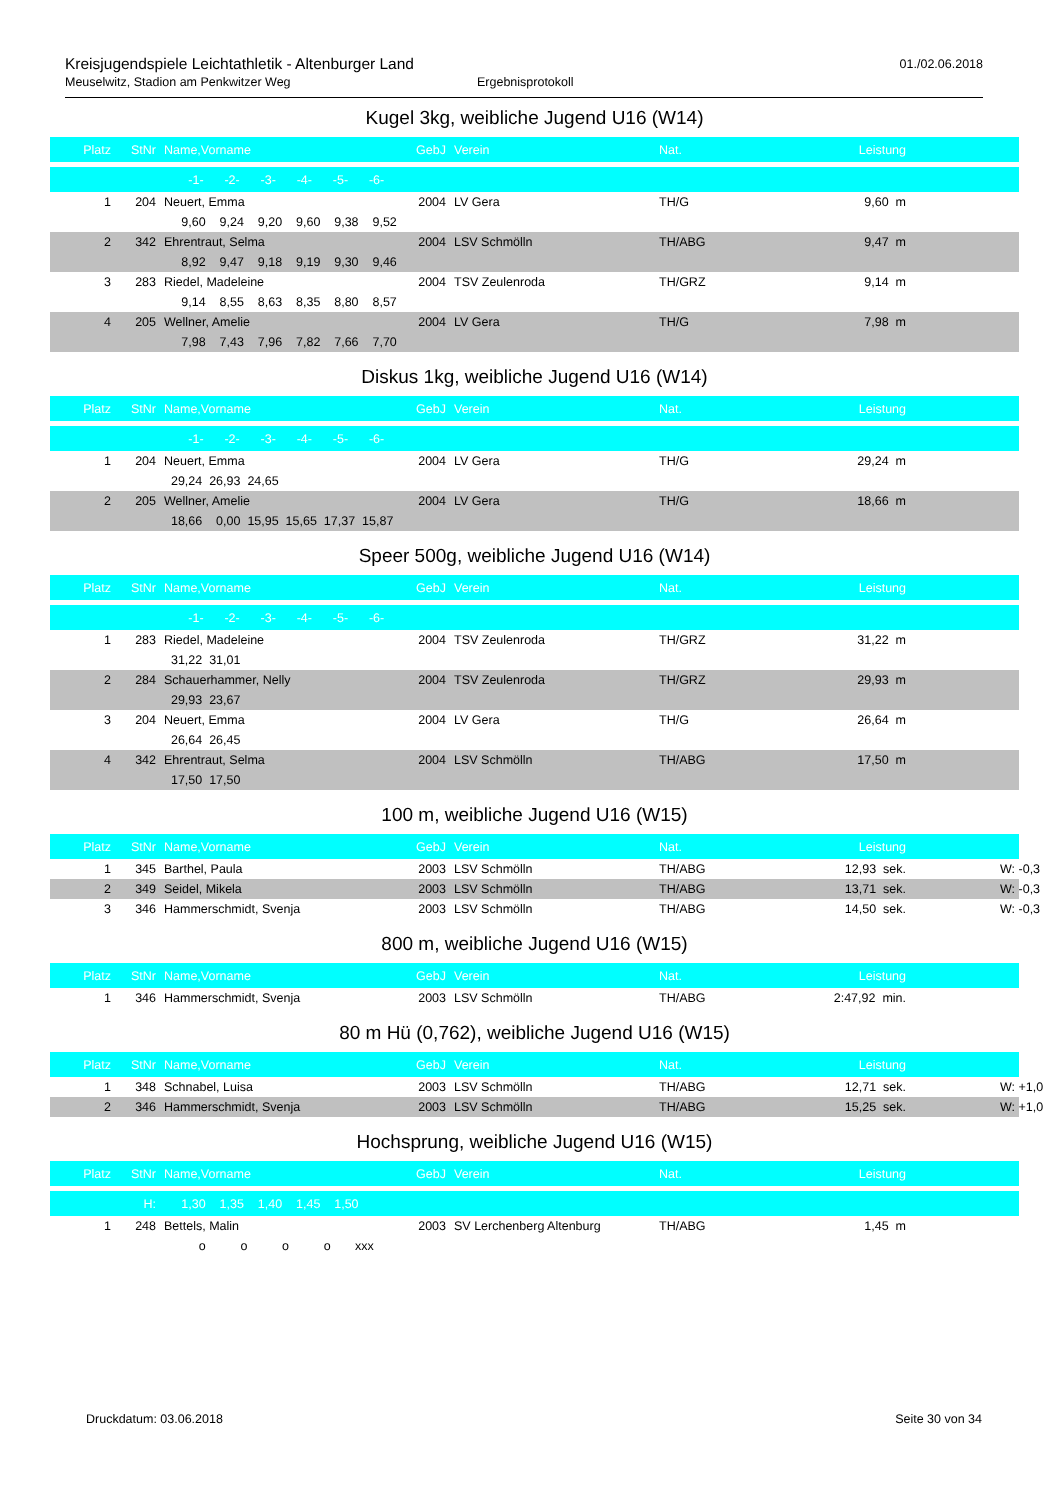Kreisjugendspiele Leichtathletik - Altenburger Land
01./02.06.2018
Meuselwitz, Stadion am Penkwitzer Weg Ergebnisprotokoll
Kugel 3kg, weibliche Jugend U16 (W14)
| Platz | StNr | Name,Vorname | GebJ | Verein | Nat. | Leistung | |
| | | -1- -2- -3- -4- -5- -6- | | | | | |
| 1 | 204 | Neuert, Emma | 2004 | LV Gera | TH/G | 9,60 m | |
| | | 9,60 9,24 9,20 9,60 9,38 9,52 | | | | | |
| 2 | 342 | Ehrentraut, Selma | 2004 | LSV Schmölln | TH/ABG | 9,47 m | |
| | | 8,92 9,47 9,18 9,19 9,30 9,46 | | | | | |
| 3 | 283 | Riedel, Madeleine | 2004 | TSV Zeulenroda | TH/GRZ | 9,14 m | |
| | | 9,14 8,55 8,63 8,35 8,80 8,57 | | | | | |
| 4 | 205 | Wellner, Amelie | 2004 | LV Gera | TH/G | 7,98 m | |
| | | 7,98 7,43 7,96 7,82 7,66 7,70 | | | | | |
Diskus 1kg, weibliche Jugend U16 (W14)
| Platz | StNr | Name,Vorname | GebJ | Verein | Nat. | Leistung | |
| | | -1- -2- -3- -4- -5- -6- | | | | | |
| 1 | 204 | Neuert, Emma | 2004 | LV Gera | TH/G | 29,24 m | |
| | | 29,24 26,93 24,65 | | | | | |
| 2 | 205 | Wellner, Amelie | 2004 | LV Gera | TH/G | 18,66 m | |
| | | 18,66 0,00 15,95 15,65 17,37 15,87 | | | | | |
Speer 500g, weibliche Jugend U16 (W14)
| Platz | StNr | Name,Vorname | GebJ | Verein | Nat. | Leistung | |
| | | -1- -2- -3- -4- -5- -6- | | | | | |
| 1 | 283 | Riedel, Madeleine | 2004 | TSV Zeulenroda | TH/GRZ | 31,22 m | |
| | | 31,22 31,01 | | | | | |
| 2 | 284 | Schauerhammer, Nelly | 2004 | TSV Zeulenroda | TH/GRZ | 29,93 m | |
| | | 29,93 23,67 | | | | | |
| 3 | 204 | Neuert, Emma | 2004 | LV Gera | TH/G | 26,64 m | |
| | | 26,64 26,45 | | | | | |
| 4 | 342 | Ehrentraut, Selma | 2004 | LSV Schmölln | TH/ABG | 17,50 m | |
| | | 17,50 17,50 | | | | | |
100 m, weibliche Jugend U16 (W15)
| Platz | StNr | Name,Vorname | GebJ | Verein | Nat. | Leistung | |
| 1 | 345 | Barthel, Paula | 2003 | LSV Schmölln | TH/ABG | 12,93 sek. | W: -0,3 |
| 2 | 349 | Seidel, Mikela | 2003 | LSV Schmölln | TH/ABG | 13,71 sek. | W: -0,3 |
| 3 | 346 | Hammerschmidt, Svenja | 2003 | LSV Schmölln | TH/ABG | 14,50 sek. | W: -0,3 |
800 m, weibliche Jugend U16 (W15)
| Platz | StNr | Name,Vorname | GebJ | Verein | Nat. | Leistung | |
| 1 | 346 | Hammerschmidt, Svenja | 2003 | LSV Schmölln | TH/ABG | 2:47,92 min. | |
80 m Hü (0,762), weibliche Jugend U16 (W15)
| Platz | StNr | Name,Vorname | GebJ | Verein | Nat. | Leistung | |
| 1 | 348 | Schnabel, Luisa | 2003 | LSV Schmölln | TH/ABG | 12,71 sek. | W: +1,0 |
| 2 | 346 | Hammerschmidt, Svenja | 2003 | LSV Schmölln | TH/ABG | 15,25 sek. | W: +1,0 |
Hochsprung, weibliche Jugend U16 (W15)
| Platz | StNr | Name,Vorname | GebJ | Verein | Nat. | Leistung | |
| | H: | 1,30 1,35 1,40 1,45 1,50 | | | | | |
| 1 | 248 | Bettels, Malin | 2003 | SV Lerchenberg Altenburg | TH/ABG | 1,45 m | |
| | | o o o o xxx | | | | | |
Druckdatum: 03.06.2018 Seite 30 von 34